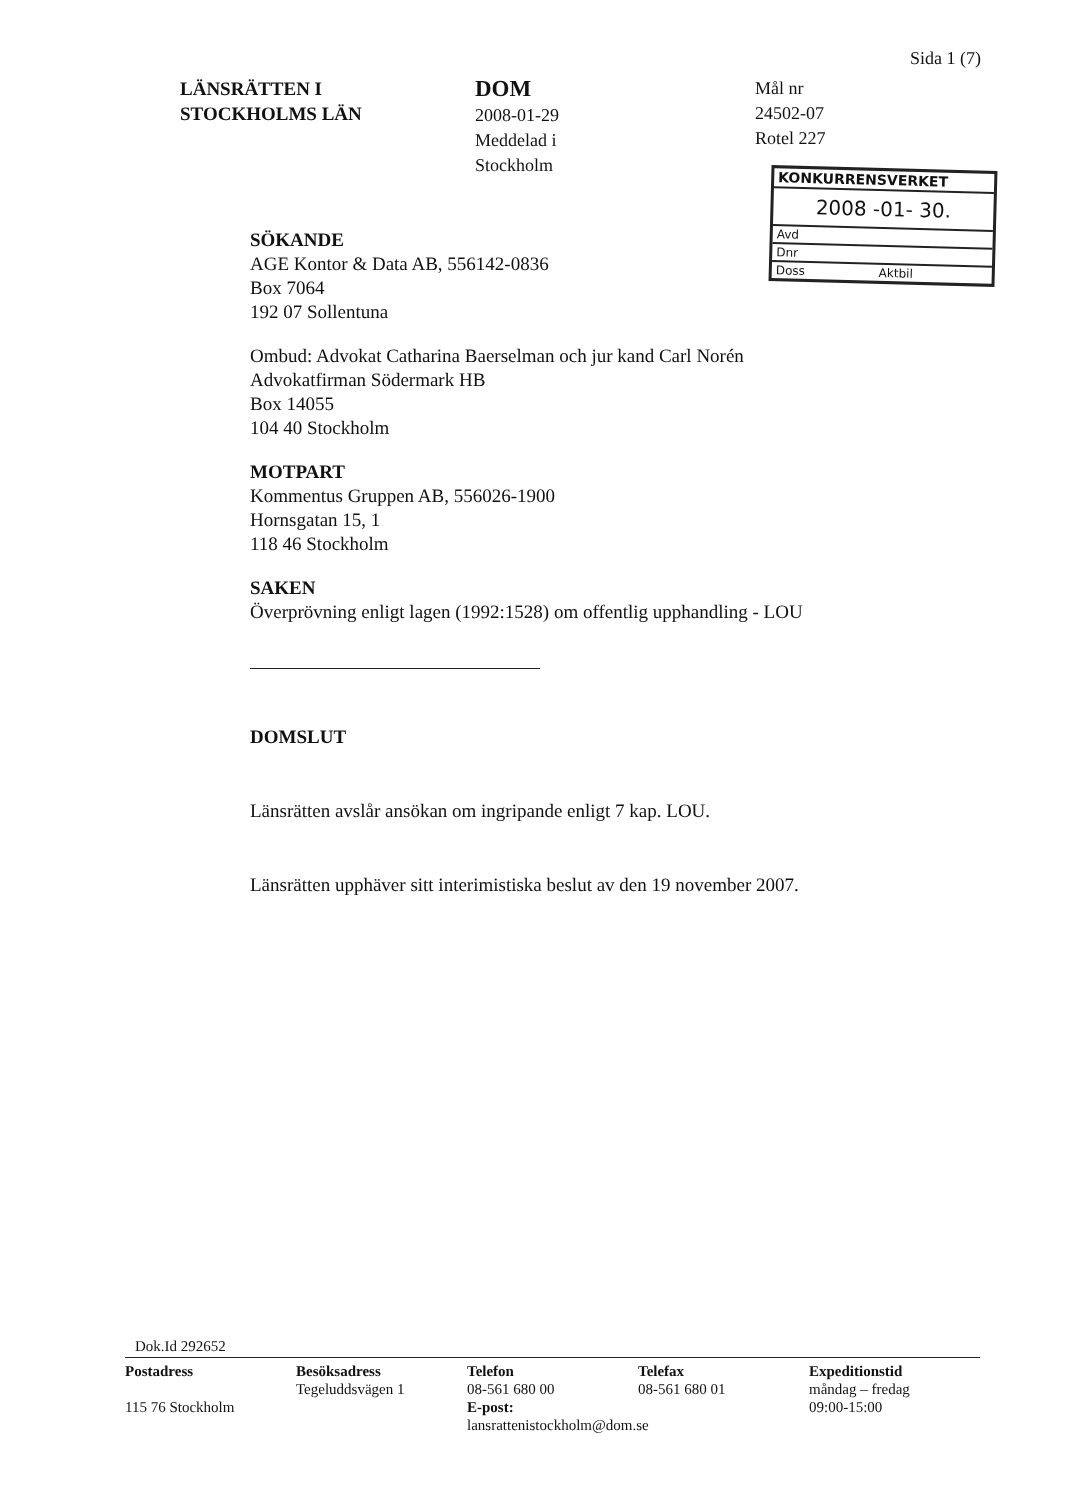Sida 1 (7)
LÄNSRÄTTEN I
STOCKHOLMS LÄN
DOM
2008-01-29
Meddelad i
Stockholm
Mål nr
24502-07
Rotel 227
KONKURRENSVERKET
2008 -01- 30.
Avd
Dnr
Doss Aktbil
SÖKANDE
AGE Kontor & Data AB, 556142-0836
Box 7064
192 07 Sollentuna
Ombud: Advokat Catharina Baerselman och jur kand Carl Norén
Advokatfirman Södermark HB
Box 14055
104 40 Stockholm
MOTPART
Kommentus Gruppen AB, 556026-1900
Hornsgatan 15, 1
118 46 Stockholm
SAKEN
Överprövning enligt lagen (1992:1528) om offentlig upphandling - LOU
DOMSLUT
Länsrätten avslår ansökan om ingripande enligt 7 kap. LOU.
Länsrätten upphäver sitt interimistiska beslut av den 19 november 2007.
Dok.Id 292652
Postadress
115 76 Stockholm
Besöksadress
Tegeluddsvägen 1
Telefon
08-561 680 00
E-post: lansrattenistockholm@dom.se
Telefax
08-561 680 01
Expeditionstid
måndag – fredag
09:00-15:00